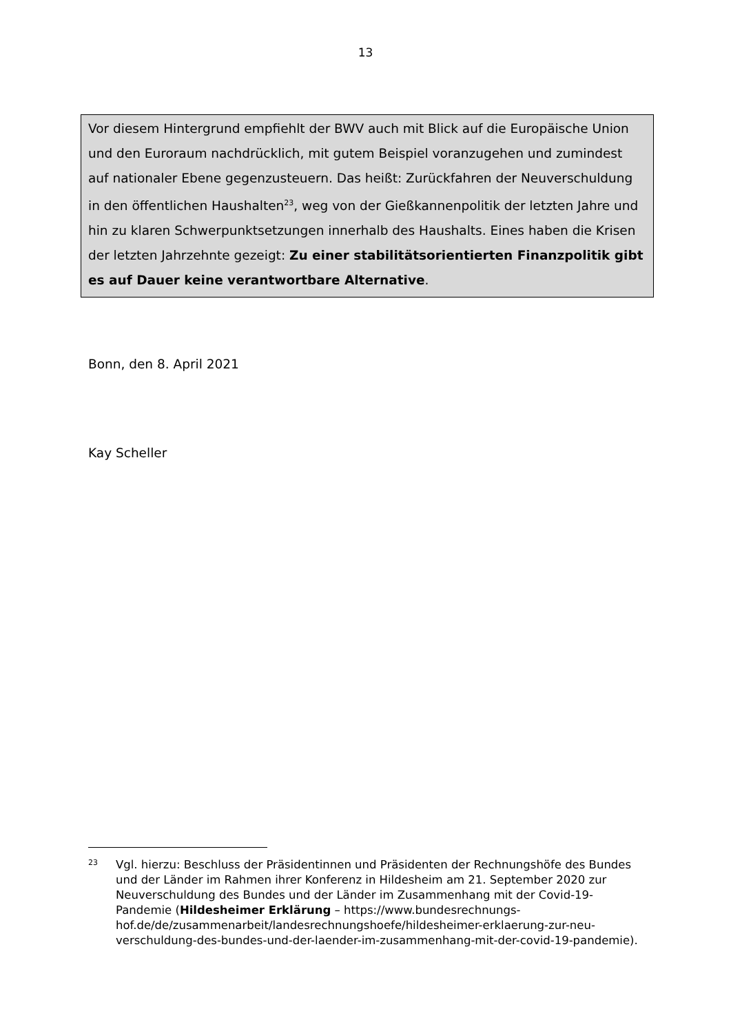13
Vor diesem Hintergrund empfiehlt der BWV auch mit Blick auf die Europäische Union und den Euroraum nachdrücklich, mit gutem Beispiel voranzugehen und zumindest auf nationaler Ebene gegenzusteuern. Das heißt: Zurückfahren der Neuverschuldung in den öffentlichen Haushalten<sup>23</sup>, weg von der Gießkannenpoli­tik der letzten Jahre und hin zu klaren Schwerpunktsetzungen innerhalb des Haushalts. Eines haben die Krisen der letzten Jahrzehnte gezeigt: Zu einer sta­bilitätsorientierten Finanzpolitik gibt es auf Dauer keine verantwortbare Alternative.
Bonn, den 8. April 2021
Kay Scheller
23 Vgl. hierzu: Beschluss der Präsidentinnen und Präsidenten der Rechnungshöfe des Bundes und der Länder im Rahmen ihrer Konferenz in Hildesheim am 21. September 2020 zur Neuverschuldung des Bundes und der Länder im Zusammenhang mit der Covid-19-Pandemie (Hildesheimer Erklärung – https://www.bundesrechnungs­hof.de/de/zusammenarbeit/landesrechnungshoefe/hildesheimer-erklaerung-zur-neu­verschuldung-des-bundes-und-der-laender-im-zusammenhang-mit-der-covid-19-pandemie).